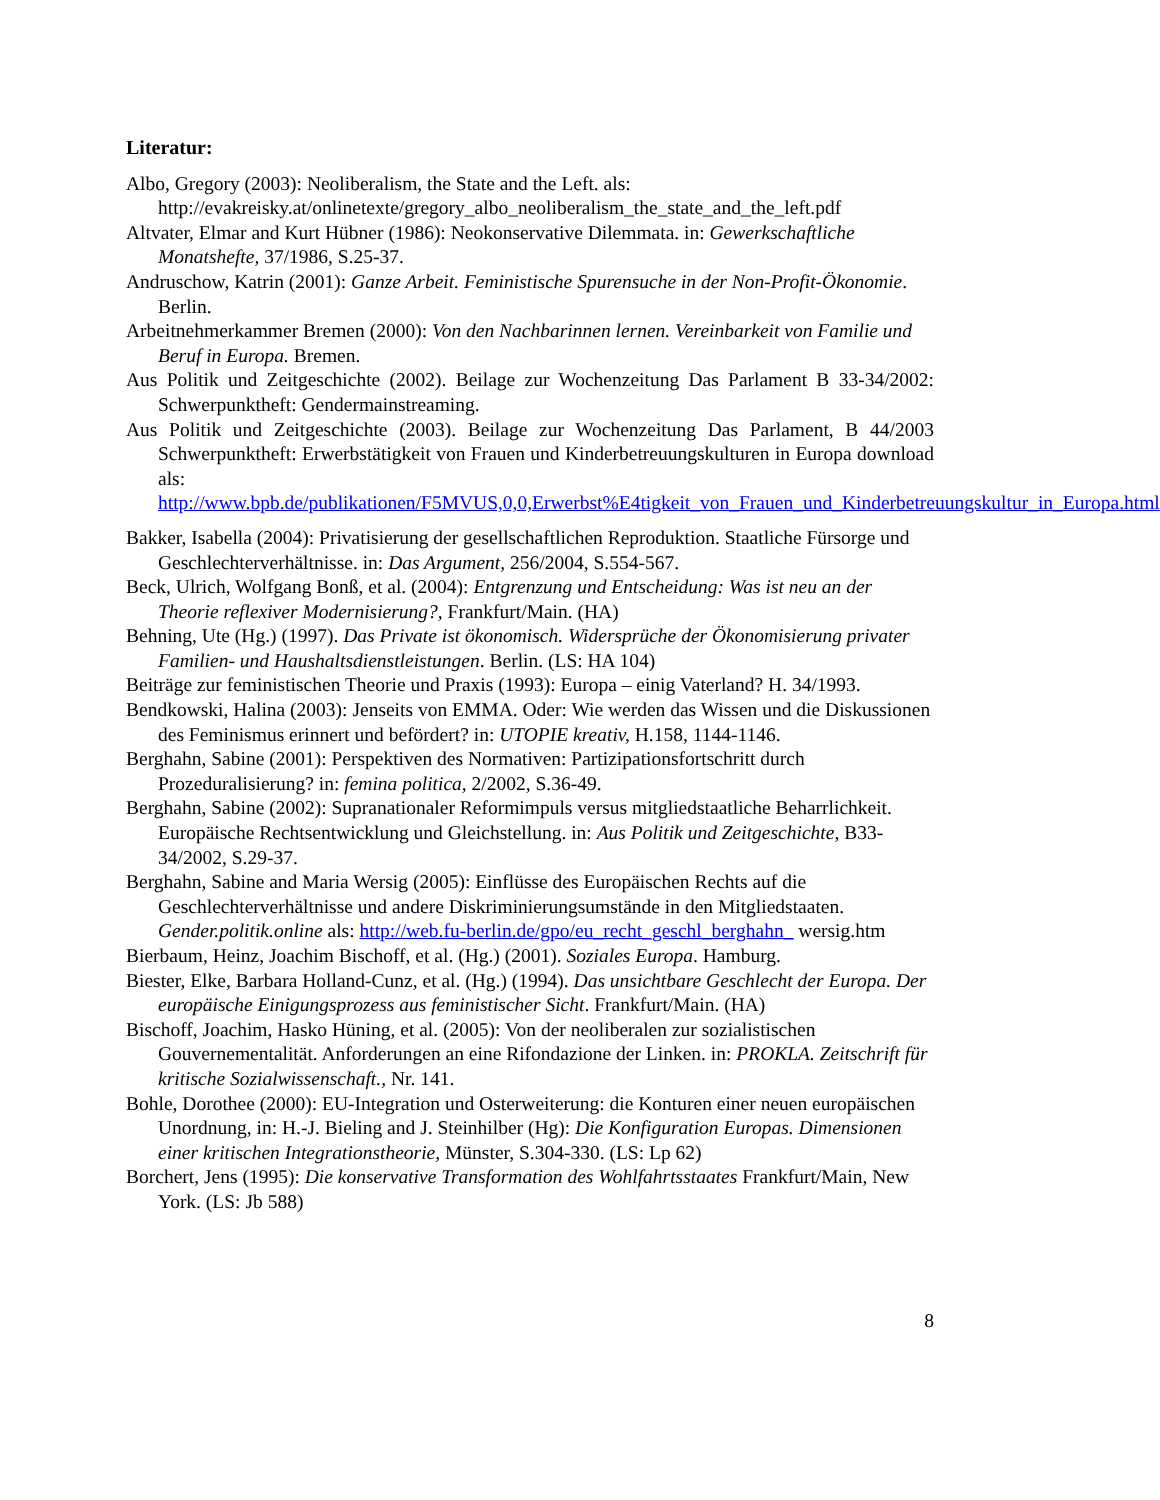Literatur:
Albo, Gregory (2003): Neoliberalism, the State and the Left. als: http://evakreisky.at/onlinetexte/gregory_albo_neoliberalism_the_state_and_the_left.pdf
Altvater, Elmar and Kurt Hübner (1986): Neokonservative Dilemmata. in: Gewerkschaftliche Monatshefte, 37/1986, S.25-37.
Andruschow, Katrin (2001): Ganze Arbeit. Feministische Spurensuche in der Non-Profit-Ökonomie. Berlin.
Arbeitnehmerkammer Bremen (2000): Von den Nachbarinnen lernen. Vereinbarkeit von Familie und Beruf in Europa. Bremen.
Aus Politik und Zeitgeschichte (2002). Beilage zur Wochenzeitung Das Parlament B 33-34/2002: Schwerpunktheft: Gendermainstreaming.
Aus Politik und Zeitgeschichte (2003). Beilage zur Wochenzeitung Das Parlament, B 44/2003 Schwerpunktheft: Erwerbstätigkeit von Frauen und Kinderbetreuungskulturen in Europa download als: http://www.bpb.de/publikationen/F5MVUS,0,0,Erwerbst%E4tigkeit_von_Frauen_und_Kinderbetreuungskultur_in_Europa.html
Bakker, Isabella (2004): Privatisierung der gesellschaftlichen Reproduktion. Staatliche Fürsorge und Geschlechterverhältnisse. in: Das Argument, 256/2004, S.554-567.
Beck, Ulrich, Wolfgang Bonß, et al. (2004): Entgrenzung und Entscheidung: Was ist neu an der Theorie reflexiver Modernisierung?, Frankfurt/Main. (HA)
Behning, Ute (Hg.) (1997). Das Private ist ökonomisch. Widersprüche der Ökonomisierung privater Familien- und Haushaltsdienstleistungen. Berlin. (LS: HA 104)
Beiträge zur feministischen Theorie und Praxis (1993): Europa – einig Vaterland? H. 34/1993.
Bendkowski, Halina (2003): Jenseits von EMMA. Oder: Wie werden das Wissen und die Diskussionen des Feminismus erinnert und befördert? in: UTOPIE kreativ, H.158, 1144-1146.
Berghahn, Sabine (2001): Perspektiven des Normativen: Partizipationsfortschritt durch Prozeduralisierung? in: femina politica, 2/2002, S.36-49.
Berghahn, Sabine (2002): Supranationaler Reformimpuls versus mitgliedstaatliche Beharrlichkeit. Europäische Rechtsentwicklung und Gleichstellung. in: Aus Politik und Zeitgeschichte, B33-34/2002, S.29-37.
Berghahn, Sabine and Maria Wersig (2005): Einflüsse des Europäischen Rechts auf die Geschlechterverhältnisse und andere Diskriminierungsumstände in den Mitgliedstaaten. Gender.politik.online als: http://web.fu-berlin.de/gpo/eu_recht_geschl_berghahn_ wersig.htm
Bierbaum, Heinz, Joachim Bischoff, et al. (Hg.) (2001). Soziales Europa. Hamburg.
Biester, Elke, Barbara Holland-Cunz, et al. (Hg.) (1994). Das unsichtbare Geschlecht der Europa. Der europäische Einigungsprozess aus feministischer Sicht. Frankfurt/Main. (HA)
Bischoff, Joachim, Hasko Hüning, et al. (2005): Von der neoliberalen zur sozialistischen Gouvernementalität. Anforderungen an eine Rifondazione der Linken. in: PROKLA. Zeitschrift für kritische Sozialwissenschaft., Nr. 141.
Bohle, Dorothee (2000): EU-Integration und Osterweiterung: die Konturen einer neuen europäischen Unordnung, in: H.-J. Bieling and J. Steinhilber (Hg): Die Konfiguration Europas. Dimensionen einer kritischen Integrationstheorie, Münster, S.304-330. (LS: Lp 62)
Borchert, Jens (1995): Die konservative Transformation des Wohlfahrtsstaates Frankfurt/Main, New York. (LS: Jb 588)
8